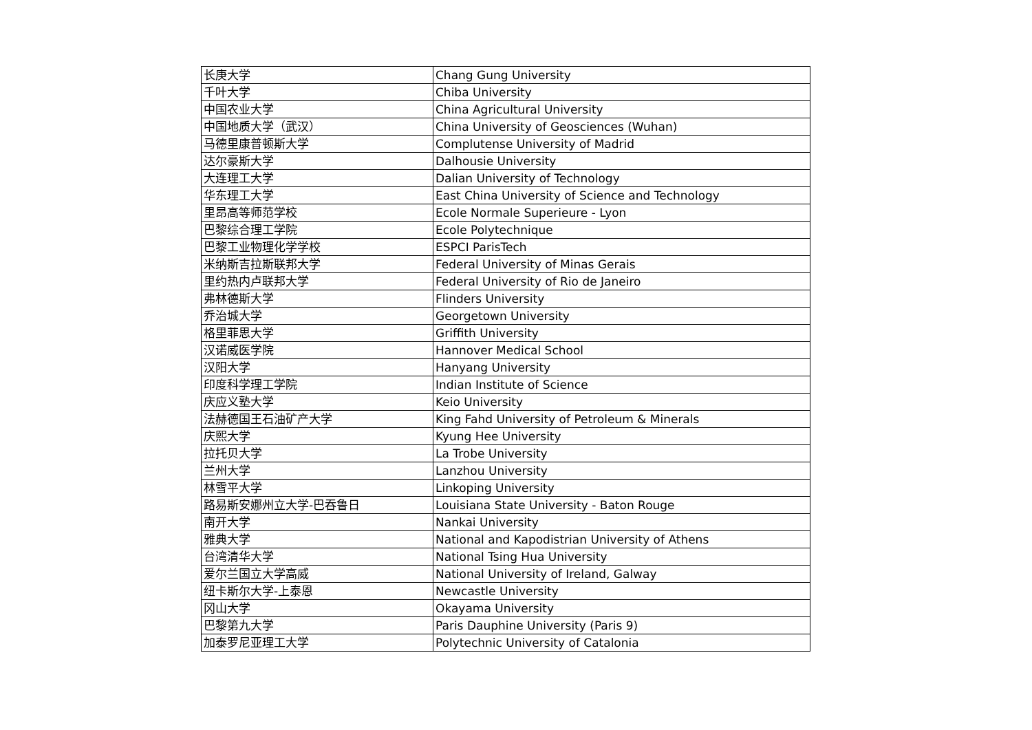| 长庚大学 | Chang Gung University |
| 千叶大学 | Chiba University |
| 中国农业大学 | China Agricultural University |
| 中国地质大学（武汉） | China University of Geosciences (Wuhan) |
| 马德里康普顿斯大学 | Complutense University of Madrid |
| 达尔豪斯大学 | Dalhousie University |
| 大连理工大学 | Dalian University of Technology |
| 华东理工大学 | East China University of Science and Technology |
| 里昂高等师范学校 | Ecole Normale Superieure - Lyon |
| 巴黎综合理工学院 | Ecole Polytechnique |
| 巴黎工业物理化学学校 | ESPCI ParisTech |
| 米纳斯吉拉斯联邦大学 | Federal University of Minas Gerais |
| 里约热内卢联邦大学 | Federal University of Rio de Janeiro |
| 弗林德斯大学 | Flinders University |
| 乔治城大学 | Georgetown University |
| 格里菲思大学 | Griffith University |
| 汉诺威医学院 | Hannover Medical School |
| 汉阳大学 | Hanyang University |
| 印度科学理工学院 | Indian Institute of Science |
| 庆应义塾大学 | Keio University |
| 法赫德国王石油矿产大学 | King Fahd University of Petroleum & Minerals |
| 庆熙大学 | Kyung Hee University |
| 拉托贝大学 | La Trobe University |
| 兰州大学 | Lanzhou University |
| 林雪平大学 | Linkoping University |
| 路易斯安娜州立大学-巴吞鲁日 | Louisiana State University - Baton Rouge |
| 南开大学 | Nankai University |
| 雅典大学 | National and Kapodistrian University of Athens |
| 台湾清华大学 | National Tsing Hua University |
| 爱尔兰国立大学高威 | National University of Ireland, Galway |
| 纽卡斯尔大学-上泰恩 | Newcastle University |
| 冈山大学 | Okayama University |
| 巴黎第九大学 | Paris Dauphine University (Paris 9) |
| 加泰罗尼亚理工大学 | Polytechnic University of Catalonia |